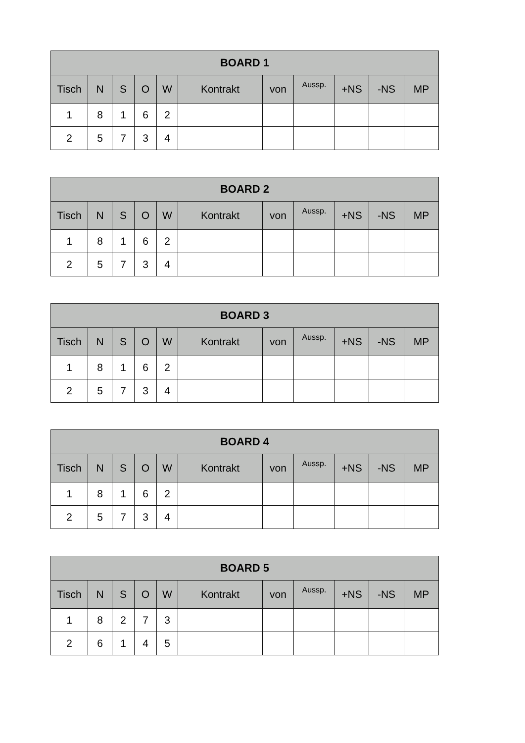| BOARD 1 | | | | | | | | | | |
| --- | --- | --- | --- | --- | --- | --- | --- | --- | --- | --- |
| Tisch | N | S | O | W | Kontrakt | von | Aussp. | +NS | -NS | MP |
| 1 | 8 | 1 | 6 | 2 | | | | | | |
| 2 | 5 | 7 | 3 | 4 | | | | | | |
| BOARD 2 | | | | | | | | | | |
| --- | --- | --- | --- | --- | --- | --- | --- | --- | --- | --- |
| Tisch | N | S | O | W | Kontrakt | von | Aussp. | +NS | -NS | MP |
| 1 | 8 | 1 | 6 | 2 | | | | | | |
| 2 | 5 | 7 | 3 | 4 | | | | | | |
| BOARD 3 | | | | | | | | | | |
| --- | --- | --- | --- | --- | --- | --- | --- | --- | --- | --- |
| Tisch | N | S | O | W | Kontrakt | von | Aussp. | +NS | -NS | MP |
| 1 | 8 | 1 | 6 | 2 | | | | | | |
| 2 | 5 | 7 | 3 | 4 | | | | | | |
| BOARD 4 | | | | | | | | | | |
| --- | --- | --- | --- | --- | --- | --- | --- | --- | --- | --- |
| Tisch | N | S | O | W | Kontrakt | von | Aussp. | +NS | -NS | MP |
| 1 | 8 | 1 | 6 | 2 | | | | | | |
| 2 | 5 | 7 | 3 | 4 | | | | | | |
| BOARD 5 | | | | | | | | | | |
| --- | --- | --- | --- | --- | --- | --- | --- | --- | --- | --- |
| Tisch | N | S | O | W | Kontrakt | von | Aussp. | +NS | -NS | MP |
| 1 | 8 | 2 | 7 | 3 | | | | | | |
| 2 | 6 | 1 | 4 | 5 | | | | | | |